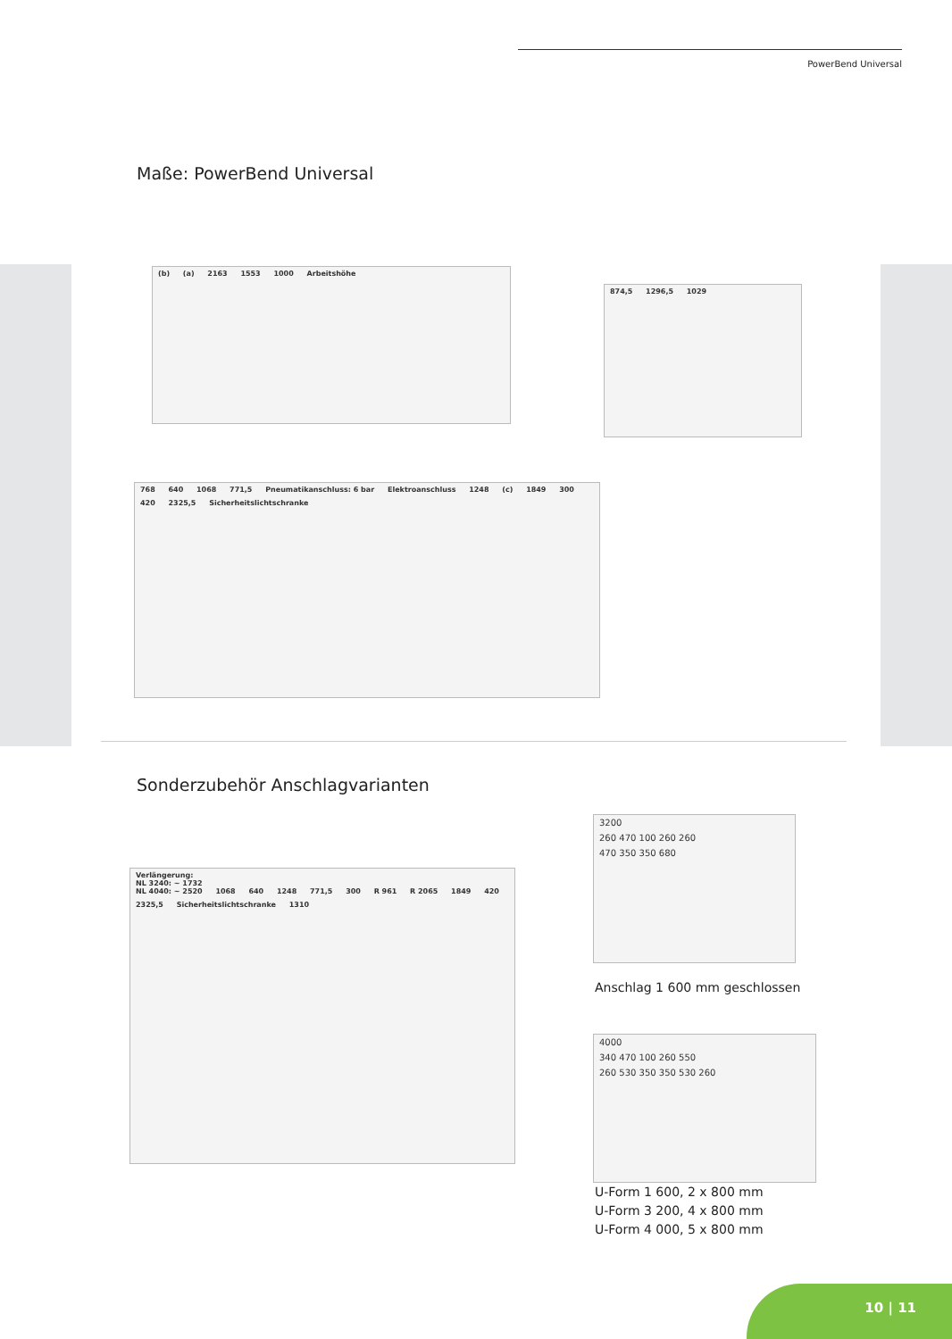PowerBend Universal
Maße: PowerBend Universal
(b) (a) 2163 1553 1000 Arbeitshöhe
874,5 1296,5 1029
768 640 1068 771,5 Pneumatikanschluss: 6 bar Elektroanschluss 1248 (c) 1849 300 420 2325,5 Sicherheitslichtschranke
Sonderzubehör Anschlagvarianten
Verlängerung:
NL 3240: ~ 1732
NL 4040: ~ 2520 1068 640 1248 771,5 300 R 961 R 2065 1849 420 2325,5 Sicherheitslichtschranke 1310
3200
260 470 100 260 260
470 350 350 680
Anschlag 1 600 mm geschlossen
4000
340 470 100 260 550
260 530 350 350 530 260
U-Form 1 600, 2 x 800 mm
U-Form 3 200, 4 x 800 mm
U-Form 4 000, 5 x 800 mm
10 | 11